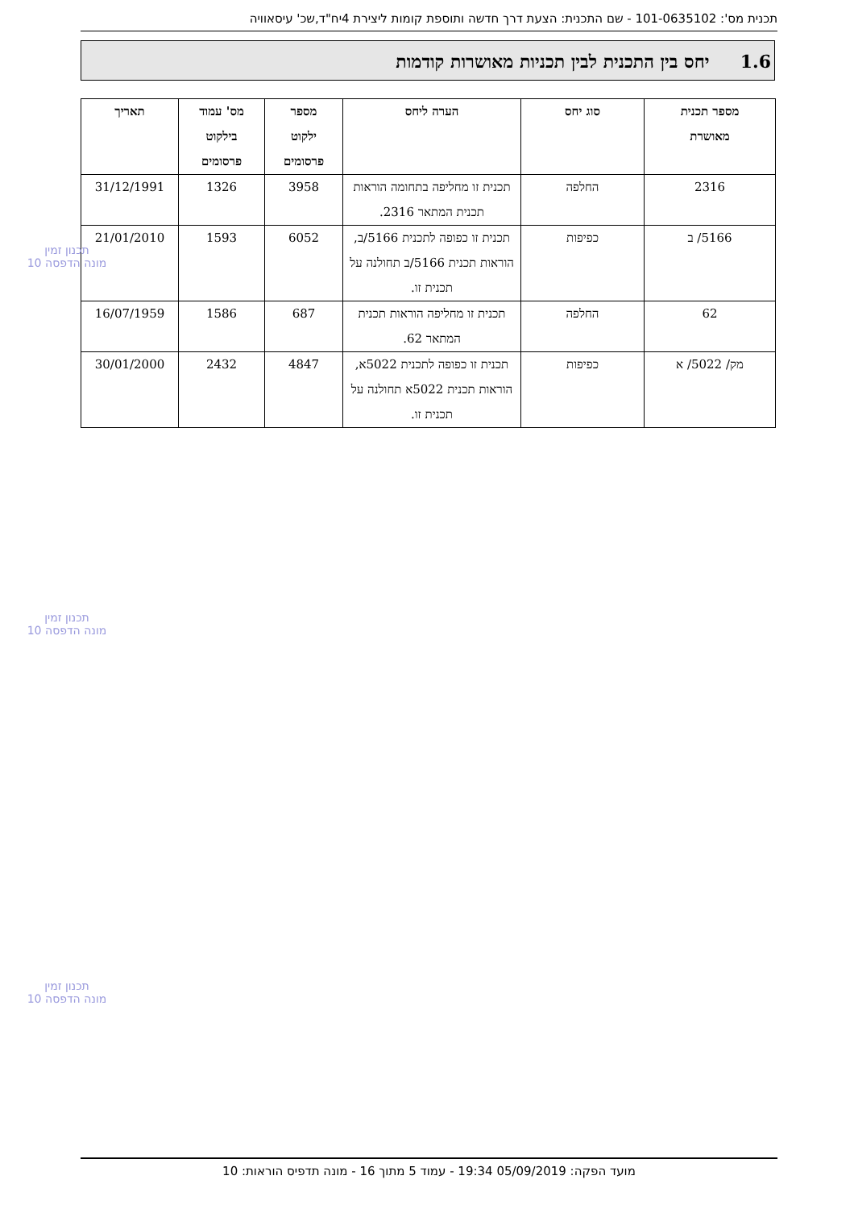תכנית מס': 101-0635102 - שם התכנית: הצעת דרך חדשה ותוספת קומות ליצירת 4יח"ד,שכ' עיסאוויה
1.6 יחס בין התכנית לבין תכניות מאושרות קודמות
| מספר תכנית מאושרת | סוג יחס | הערה ליחס | מספר ילקוט פרסומים | מס' עמוד בילקוט פרסומים | תאריך |
| --- | --- | --- | --- | --- | --- |
| 2316 | החלפה | תכנית זו מחליפה בתחומה הוראות תכנית המתאר 2316. | 3958 | 1326 | 31/12/1991 |
| 5166/ ב | כפיפות | תכנית זו כפופה לתכנית 5166/ב, הוראות תכנית 5166/ב תחולנה על תכנית זו. | 6052 | 1593 | 21/01/2010 |
| 62 | החלפה | תכנית זו מחליפה הוראות תכנית המתאר 62. | 687 | 1586 | 16/07/1959 |
| מק/ 5022/ א | כפיפות | תכנית זו כפופה לתכנית 5022א, הוראות תכנית 5022א תחולנה על תכנית זו. | 4847 | 2432 | 30/01/2000 |
תכנון זמין
מונה הדפסה 10
תכנון זמין
מונה הדפסה 10
תכנון זמין
מונה הדפסה 10
מועד הפקה: 05/09/2019 19:34 - עמוד 5 מתוך 16 - מונה תדפיס הוראות: 10